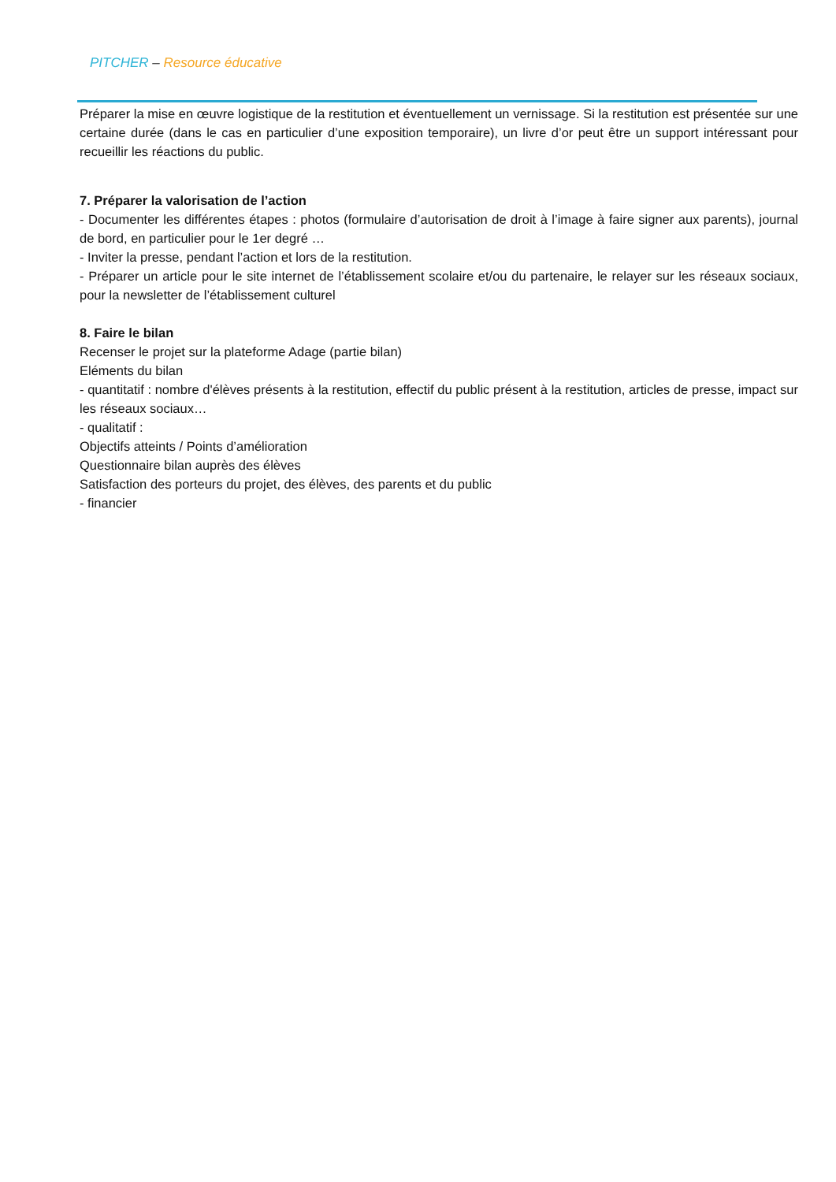PITCHER – Resource éducative
Préparer la mise en œuvre logistique de la restitution et éventuellement un vernissage. Si la restitution est présentée sur une certaine durée (dans le cas en particulier d’une exposition temporaire), un livre d’or peut être un support intéressant pour recueillir les réactions du public.
7. Préparer la valorisation de l’action
- Documenter les différentes étapes : photos (formulaire d’autorisation de droit à l’image à faire signer aux parents), journal de bord, en particulier pour le 1er degré …
- Inviter la presse, pendant l’action et lors de la restitution.
- Préparer un article pour le site internet de l’établissement scolaire et/ou du partenaire, le relayer sur les réseaux sociaux, pour la newsletter de l’établissement culturel
8. Faire le bilan
Recenser le projet sur la plateforme Adage (partie bilan)
Eléments du bilan
- quantitatif : nombre d'élèves présents à la restitution, effectif du public présent à la restitution, articles de presse, impact sur les réseaux sociaux…
- qualitatif :
Objectifs atteints / Points d’amélioration
Questionnaire bilan auprès des élèves
Satisfaction des porteurs du projet, des élèves, des parents et du public
- financier